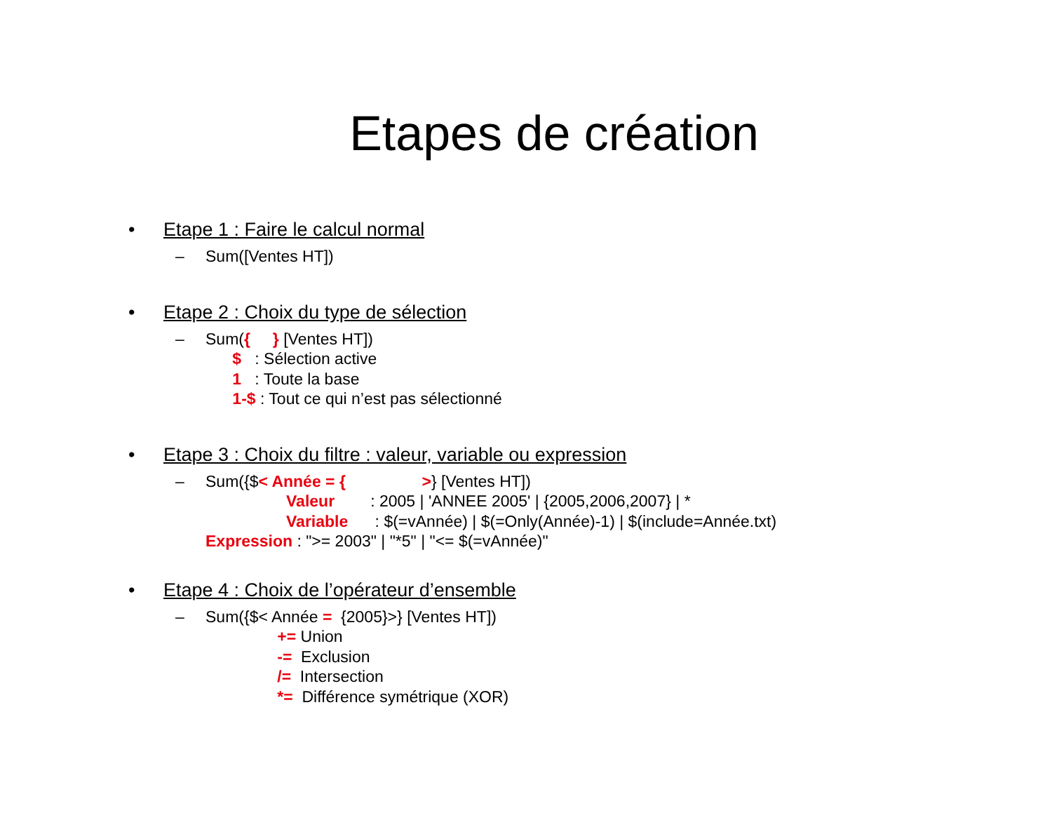Etapes de création
• Etape 1 : Faire le calcul normal
– Sum([Ventes HT])
• Etape 2 : Choix du type de sélection
–
Sum({ } [Ventes HT])
$ : Sélection active
1 : Toute la base
1-$ : Tout ce qui n’est pas sélectionné
• Etape 3 : Choix du filtre : valeur, variable ou expression
–
Sum({$< Année = { >} [Ventes HT])
Valeur : 2005 | 'ANNEE 2005' | {2005,2006,2007} | *
Variable : $(=vAnnée) | $(=Only(Année)-1) | $(include=Année.txt)
Expression : ">= 2003" | "*5" | "<= $(=vAnnée)"
• Etape 4 : Choix de l’opérateur d’ensemble
–
Sum({$< Année = {2005}>} [Ventes HT])
+= Union
-= Exclusion
/= Intersection
*= Différence symétrique (XOR)